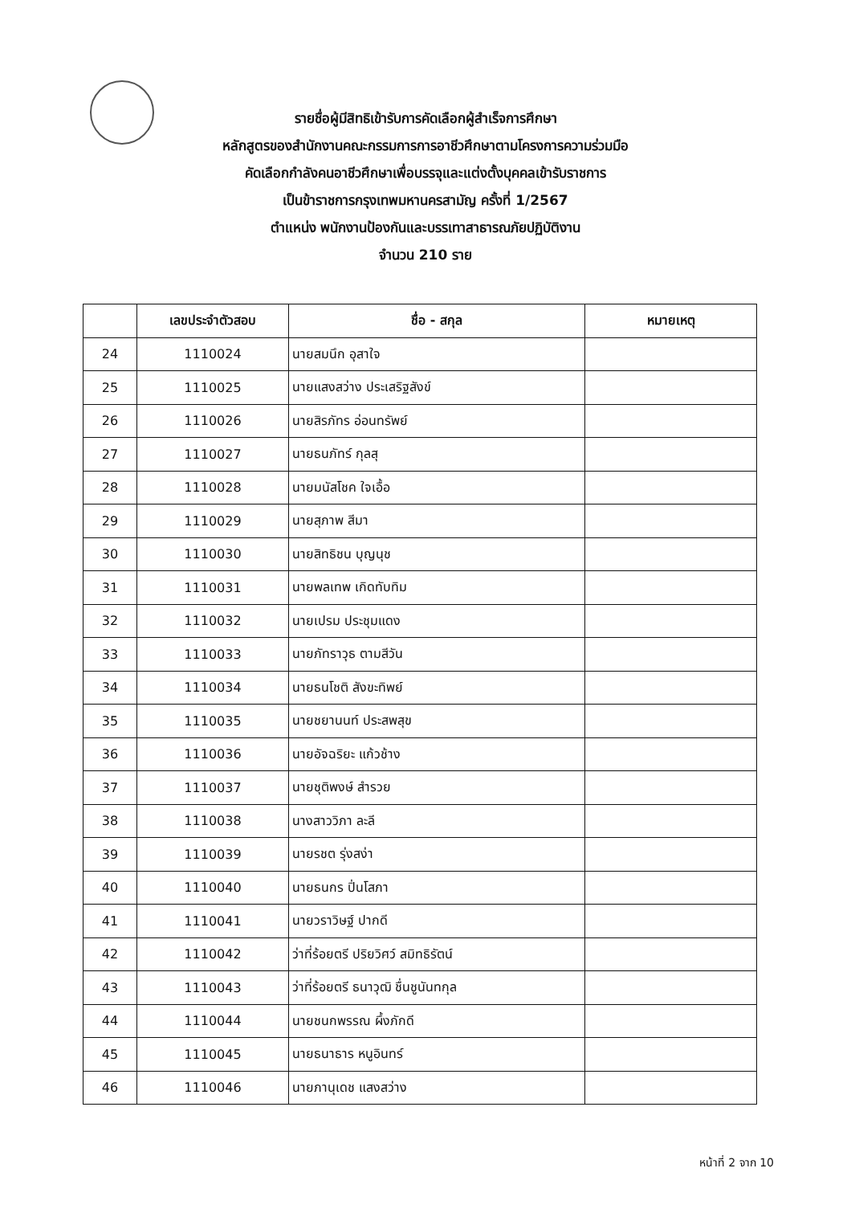รายชื่อผู้มีสิทธิเข้ารับการคัดเลือกผู้สำเร็จการศึกษา
หลักสูตรของสำนักงานคณะกรรมการการอาชีวศึกษาตามโครงการความร่วมมือ
คัดเลือกกำลังคนอาชีวศึกษาเพื่อบรรจุและแต่งตั้งบุคคลเข้ารับราชการ
เป็นข้าราชการกรุงเทพมหานครสามัญ ครั้งที่ 1/2567
ตำแหน่ง พนักงานป้องกันและบรรเทาสาธารณภัยปฏิบัติงาน
จำนวน 210 ราย
| | เลขประจำตัวสอบ | ชื่อ - สกุล | หมายเหตุ |
| --- | --- | --- | --- |
| 24 | 1110024 | นายสมนึก อุสาใจ | |
| 25 | 1110025 | นายแสงสว่าง ประเสริฐสังข์ | |
| 26 | 1110026 | นายสิรภัทร อ่อนทรัพย์ | |
| 27 | 1110027 | นายธนภัทร์ กุลสุ | |
| 28 | 1110028 | นายมนัสโชค ใจเอื้อ | |
| 29 | 1110029 | นายสุภาพ สีมา | |
| 30 | 1110030 | นายสิทธิชน บุญนุช | |
| 31 | 1110031 | นายพลเทพ เกิดทับทิม | |
| 32 | 1110032 | นายเปรม ประชุมแดง | |
| 33 | 1110033 | นายภัทราวุธ ตามสีวัน | |
| 34 | 1110034 | นายธนโชติ สังขะทิพย์ | |
| 35 | 1110035 | นายชยานนท์ ประสพสุข | |
| 36 | 1110036 | นายอัจฉริยะ แก้วช้าง | |
| 37 | 1110037 | นายชุติพงษ์ สำรวย | |
| 38 | 1110038 | นางสาววิภา ละลี | |
| 39 | 1110039 | นายรชต รุ่งสง่า | |
| 40 | 1110040 | นายธนกร ปิ่นโสภา | |
| 41 | 1110041 | นายวราวิษฐ์ ปากดี | |
| 42 | 1110042 | ว่าที่ร้อยตรี ปริยวิศว์ สมิทธิรัตน์ | |
| 43 | 1110043 | ว่าที่ร้อยตรี ธนาวุฒิ ชื่นชูนันทกุล | |
| 44 | 1110044 | นายชนกพรรณ ผึ้งภักดี | |
| 45 | 1110045 | นายธนาธาร หนูอินทร์ | |
| 46 | 1110046 | นายภานุเดช แสงสว่าง | |
หน้าที่ 2 จาก 10